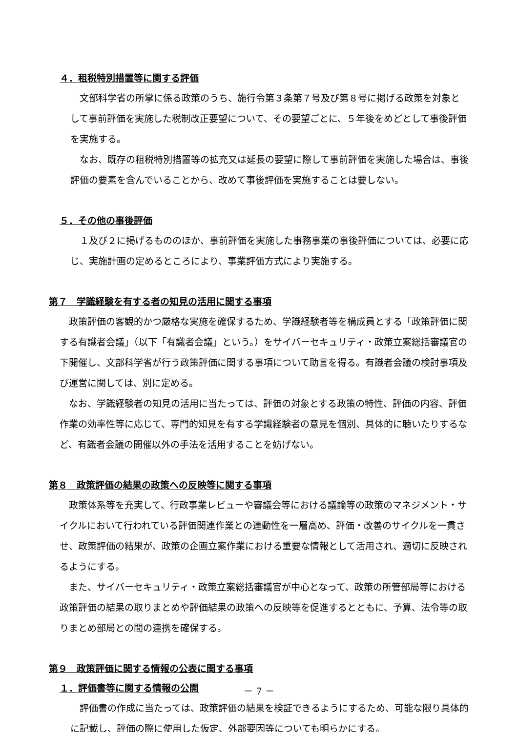４．租税特別措置等に関する評価
文部科学省の所掌に係る政策のうち、施行令第３条第７号及び第８号に掲げる政策を対象として事前評価を実施した税制改正要望について、その要望ごとに、５年後をめどとして事後評価を実施する。
なお、既存の租税特別措置等の拡充又は延長の要望に際して事前評価を実施した場合は、事後評価の要素を含んでいることから、改めて事後評価を実施することは要しない。
５．その他の事後評価
１及び２に掲げるもののほか、事前評価を実施した事務事業の事後評価については、必要に応じ、実施計画の定めるところにより、事業評価方式により実施する。
第７　学識経験を有する者の知見の活用に関する事項
政策評価の客観的かつ厳格な実施を確保するため、学識経験者等を構成員とする「政策評価に関する有識者会議」（以下「有識者会議」という。）をサイバーセキュリティ・政策立案総括審議官の下開催し、文部科学省が行う政策評価に関する事項について助言を得る。有識者会議の検討事項及び運営に関しては、別に定める。
なお、学識経験者の知見の活用に当たっては、評価の対象とする政策の特性、評価の内容、評価作業の効率性等に応じて、専門的知見を有する学識経験者の意見を個別、具体的に聴いたりするなど、有識者会議の開催以外の手法を活用することを妨げない。
第８　政策評価の結果の政策への反映等に関する事項
政策体系等を充実して、行政事業レビューや審議会等における議論等の政策のマネジメント・サイクルにおいて行われている評価関連作業との連動性を一層高め、評価・改善のサイクルを一貫させ、政策評価の結果が、政策の企画立案作業における重要な情報として活用され、適切に反映されるようにする。
また、サイバーセキュリティ・政策立案総括審議官が中心となって、政策の所管部局等における政策評価の結果の取りまとめや評価結果の政策への反映等を促進するとともに、予算、法令等の取りまとめ部局との間の連携を確保する。
第９　政策評価に関する情報の公表に関する事項
１．評価書等に関する情報の公開
評価書の作成に当たっては、政策評価の結果を検証できるようにするため、可能な限り具体的に記載し、評価の際に使用した仮定、外部要因等についても明らかにする。
－ 7 －